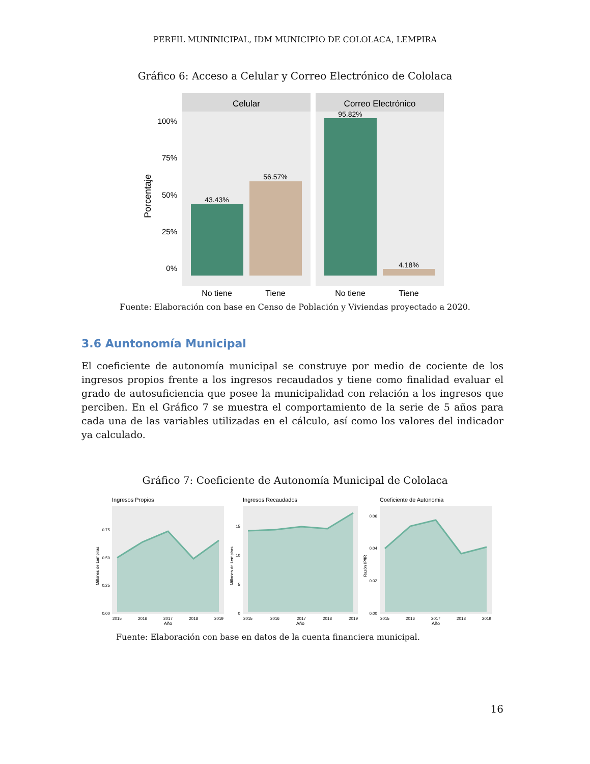PERFIL MUNINICIPAL, IDM MUNICIPIO DE COLOLACA, LEMPIRA
Gráfico 6: Acceso a Celular y Correo Electrónico de Cololaca
Celular
Correo Electrónico
43.43%
56.57%
95.82%
4.18%
100%
75%
50%
25%
0%
Porcentaje
No tiene
Tiene
No tiene
Tiene
Fuente: Elaboración con base en Censo de Población y Viviendas proyectado a 2020.
3.6 Auntonomía Municipal
El coeficiente de autonomía municipal se construye por medio de cociente de los ingresos propios frente a los ingresos recaudados y tiene como finalidad evaluar el grado de autosuficiencia que posee la municipalidad con relación a los ingresos que perciben. En el Gráfico 7 se muestra el comportamiento de la serie de 5 años para cada una de las variables utilizadas en el cálculo, así como los valores del indicador ya calculado.
Gráfico 7: Coeficiente de Autonomía Municipal de Cololaca
Ingresos Propios
0.00
0.25
0.50
0.75
Millones de Lempiras
2015
2016
2017
2018
2019
Año
Ingresos Recaudados
0
5
10
15
Millones de Lempiras
2015
2016
2017
2018
2019
Año
Coeficiente de Autonomia
0.00
0.02
0.04
0.06
Razón IP/IR
2015
2016
2017
2018
2019
Año
Fuente: Elaboración con base en datos de la cuenta financiera municipal.
16